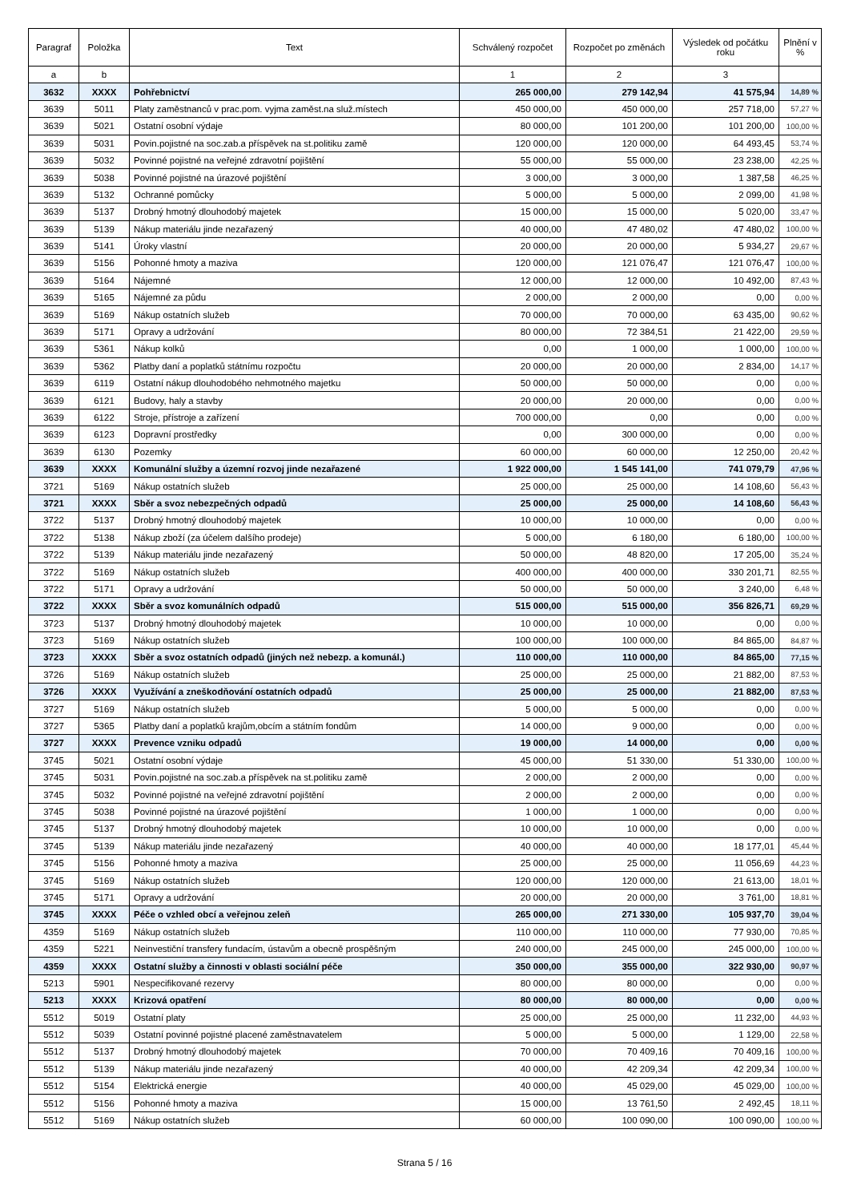| Paragraf | Položka | Text | Schválený rozpočet | Rozpočet po změnách | Výsledek od počátku roku | Plnění v % |
| --- | --- | --- | --- | --- | --- | --- |
| a | b | | 1 | 2 | 3 | |
| 3632 | XXXX | Pohřebnictví | 265 000,00 | 279 142,94 | 41 575,94 | 14,89 % |
| 3639 | 5011 | Platy zaměstnanců v prac.pom. vyjma zaměst.na služ.místech | 450 000,00 | 450 000,00 | 257 718,00 | 57,27 % |
| 3639 | 5021 | Ostatní osobní výdaje | 80 000,00 | 101 200,00 | 101 200,00 | 100,00 % |
| 3639 | 5031 | Povin.pojistné na soc.zab.a příspěvek na st.politiku zamě | 120 000,00 | 120 000,00 | 64 493,45 | 53,74 % |
| 3639 | 5032 | Povinné pojistné na veřejné zdravotní pojištění | 55 000,00 | 55 000,00 | 23 238,00 | 42,25 % |
| 3639 | 5038 | Povinné pojistné na úrazové pojištění | 3 000,00 | 3 000,00 | 1 387,58 | 46,25 % |
| 3639 | 5132 | Ochranné pomůcky | 5 000,00 | 5 000,00 | 2 099,00 | 41,98 % |
| 3639 | 5137 | Drobný hmotný dlouhodobý majetek | 15 000,00 | 15 000,00 | 5 020,00 | 33,47 % |
| 3639 | 5139 | Nákup materiálu jinde nezařazený | 40 000,00 | 47 480,02 | 47 480,02 | 100,00 % |
| 3639 | 5141 | Úroky vlastní | 20 000,00 | 20 000,00 | 5 934,27 | 29,67 % |
| 3639 | 5156 | Pohonné hmoty a maziva | 120 000,00 | 121 076,47 | 121 076,47 | 100,00 % |
| 3639 | 5164 | Nájemné | 12 000,00 | 12 000,00 | 10 492,00 | 87,43 % |
| 3639 | 5165 | Nájemné za půdu | 2 000,00 | 2 000,00 | 0,00 | 0,00 % |
| 3639 | 5169 | Nákup ostatních služeb | 70 000,00 | 70 000,00 | 63 435,00 | 90,62 % |
| 3639 | 5171 | Opravy a udržování | 80 000,00 | 72 384,51 | 21 422,00 | 29,59 % |
| 3639 | 5361 | Nákup kolků | 0,00 | 1 000,00 | 1 000,00 | 100,00 % |
| 3639 | 5362 | Platby daní a poplatků státnímu rozpočtu | 20 000,00 | 20 000,00 | 2 834,00 | 14,17 % |
| 3639 | 6119 | Ostatní nákup dlouhodobého nehmotného majetku | 50 000,00 | 50 000,00 | 0,00 | 0,00 % |
| 3639 | 6121 | Budovy, haly a stavby | 20 000,00 | 20 000,00 | 0,00 | 0,00 % |
| 3639 | 6122 | Stroje, přístroje a zařízení | 700 000,00 | 0,00 | 0,00 | 0,00 % |
| 3639 | 6123 | Dopravní prostředky | 0,00 | 300 000,00 | 0,00 | 0,00 % |
| 3639 | 6130 | Pozemky | 60 000,00 | 60 000,00 | 12 250,00 | 20,42 % |
| 3639 | XXXX | Komunální služby a územní rozvoj jinde nezařazené | 1 922 000,00 | 1 545 141,00 | 741 079,79 | 47,96 % |
| 3721 | 5169 | Nákup ostatních služeb | 25 000,00 | 25 000,00 | 14 108,60 | 56,43 % |
| 3721 | XXXX | Sběr a svoz nebezpečných odpadů | 25 000,00 | 25 000,00 | 14 108,60 | 56,43 % |
| 3722 | 5137 | Drobný hmotný dlouhodobý majetek | 10 000,00 | 10 000,00 | 0,00 | 0,00 % |
| 3722 | 5138 | Nákup zboží (za účelem dalšího prodeje) | 5 000,00 | 6 180,00 | 6 180,00 | 100,00 % |
| 3722 | 5139 | Nákup materiálu jinde nezařazený | 50 000,00 | 48 820,00 | 17 205,00 | 35,24 % |
| 3722 | 5169 | Nákup ostatních služeb | 400 000,00 | 400 000,00 | 330 201,71 | 82,55 % |
| 3722 | 5171 | Opravy a udržování | 50 000,00 | 50 000,00 | 3 240,00 | 6,48 % |
| 3722 | XXXX | Sběr a svoz komunálních odpadů | 515 000,00 | 515 000,00 | 356 826,71 | 69,29 % |
| 3723 | 5137 | Drobný hmotný dlouhodobý majetek | 10 000,00 | 10 000,00 | 0,00 | 0,00 % |
| 3723 | 5169 | Nákup ostatních služeb | 100 000,00 | 100 000,00 | 84 865,00 | 84,87 % |
| 3723 | XXXX | Sběr a svoz ostatních odpadů (jiných než nebezp. a komunál.) | 110 000,00 | 110 000,00 | 84 865,00 | 77,15 % |
| 3726 | 5169 | Nákup ostatních služeb | 25 000,00 | 25 000,00 | 21 882,00 | 87,53 % |
| 3726 | XXXX | Využívání a zneškodňování ostatních odpadů | 25 000,00 | 25 000,00 | 21 882,00 | 87,53 % |
| 3727 | 5169 | Nákup ostatních služeb | 5 000,00 | 5 000,00 | 0,00 | 0,00 % |
| 3727 | 5365 | Platby daní a poplatků krajům,obcím a státním fondům | 14 000,00 | 9 000,00 | 0,00 | 0,00 % |
| 3727 | XXXX | Prevence vzniku odpadů | 19 000,00 | 14 000,00 | 0,00 | 0,00 % |
| 3745 | 5021 | Ostatní osobní výdaje | 45 000,00 | 51 330,00 | 51 330,00 | 100,00 % |
| 3745 | 5031 | Povin.pojistné na soc.zab.a příspěvek na st.politiku zamě | 2 000,00 | 2 000,00 | 0,00 | 0,00 % |
| 3745 | 5032 | Povinné pojistné na veřejné zdravotní pojištění | 2 000,00 | 2 000,00 | 0,00 | 0,00 % |
| 3745 | 5038 | Povinné pojistné na úrazové pojištění | 1 000,00 | 1 000,00 | 0,00 | 0,00 % |
| 3745 | 5137 | Drobný hmotný dlouhodobý majetek | 10 000,00 | 10 000,00 | 0,00 | 0,00 % |
| 3745 | 5139 | Nákup materiálu jinde nezařazený | 40 000,00 | 40 000,00 | 18 177,01 | 45,44 % |
| 3745 | 5156 | Pohonné hmoty a maziva | 25 000,00 | 25 000,00 | 11 056,69 | 44,23 % |
| 3745 | 5169 | Nákup ostatních služeb | 120 000,00 | 120 000,00 | 21 613,00 | 18,01 % |
| 3745 | 5171 | Opravy a udržování | 20 000,00 | 20 000,00 | 3 761,00 | 18,81 % |
| 3745 | XXXX | Péče o vzhled obcí a veřejnou zeleň | 265 000,00 | 271 330,00 | 105 937,70 | 39,04 % |
| 4359 | 5169 | Nákup ostatních služeb | 110 000,00 | 110 000,00 | 77 930,00 | 70,85 % |
| 4359 | 5221 | Neinvestiční transfery fundacím, ústavům a obecně prospěšným | 240 000,00 | 245 000,00 | 245 000,00 | 100,00 % |
| 4359 | XXXX | Ostatní služby a činnosti v oblasti sociální péče | 350 000,00 | 355 000,00 | 322 930,00 | 90,97 % |
| 5213 | 5901 | Nespecifikované rezervy | 80 000,00 | 80 000,00 | 0,00 | 0,00 % |
| 5213 | XXXX | Krizová opatření | 80 000,00 | 80 000,00 | 0,00 | 0,00 % |
| 5512 | 5019 | Ostatní platy | 25 000,00 | 25 000,00 | 11 232,00 | 44,93 % |
| 5512 | 5039 | Ostatní povinné pojistné placené zaměstnavatelem | 5 000,00 | 5 000,00 | 1 129,00 | 22,58 % |
| 5512 | 5137 | Drobný hmotný dlouhodobý majetek | 70 000,00 | 70 409,16 | 70 409,16 | 100,00 % |
| 5512 | 5139 | Nákup materiálu jinde nezařazený | 40 000,00 | 42 209,34 | 42 209,34 | 100,00 % |
| 5512 | 5154 | Elektrická energie | 40 000,00 | 45 029,00 | 45 029,00 | 100,00 % |
| 5512 | 5156 | Pohonné hmoty a maziva | 15 000,00 | 13 761,50 | 2 492,45 | 18,11 % |
| 5512 | 5169 | Nákup ostatních služeb | 60 000,00 | 100 090,00 | 100 090,00 | 100,00 % |
Strana 5 / 16